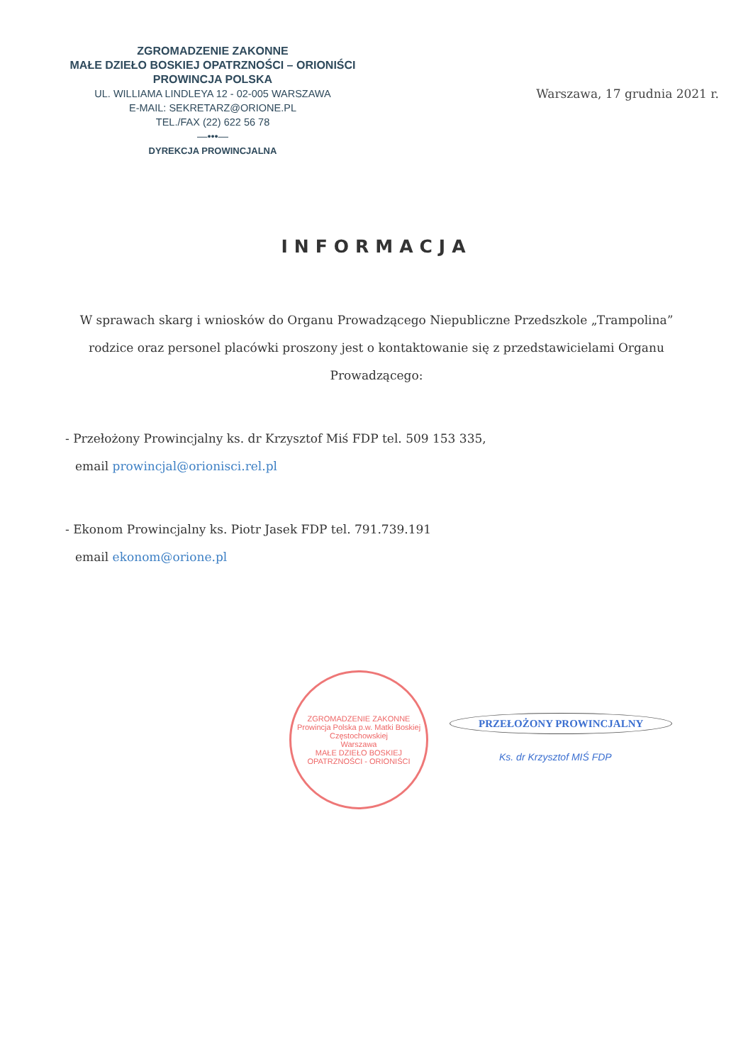ZGROMADZENIE ZAKONNE
MAŁE DZIEŁO BOSKIEJ OPATRZNOŚCI – ORIONIŚCI
PROWINCJA POLSKA
UL. WILLIAMA LINDLEYA 12 - 02-005 WARSZAWA
E-MAIL: SEKRETARZ@ORIONE.PL
TEL./FAX (22) 622 56 78
—•••—
DYREKCJA PROWINCJALNA
Warszawa, 17 grudnia 2021 r.
INFORMACJA
W sprawach skarg i wniosków do Organu Prowadzącego Niepubliczne Przedszkole „Trampolina” rodzice oraz personel placówki proszony jest o kontaktowanie się z przedstawicielami Organu Prowadzącego:
- Przełożony Prowincjalny ks. dr Krzysztof Miś FDP tel. 509 153 335,
email prowincjal@orionisci.rel.pl
- Ekonom Prowincjalny ks. Piotr Jasek FDP tel. 791.739.191
email ekonom@orione.pl
ZGROMADZENIE ZAKONNE
Prowincja Polska p.w. Matki Boskiej Częstochowskiej
Warszawa
MAŁE DZIEŁO BOSKIEJ OPATRZNOŚCI - ORIONIŚCI
PRZEŁOŻONY PROWINCJALNY
Ks. dr Krzysztof MIŚ FDP